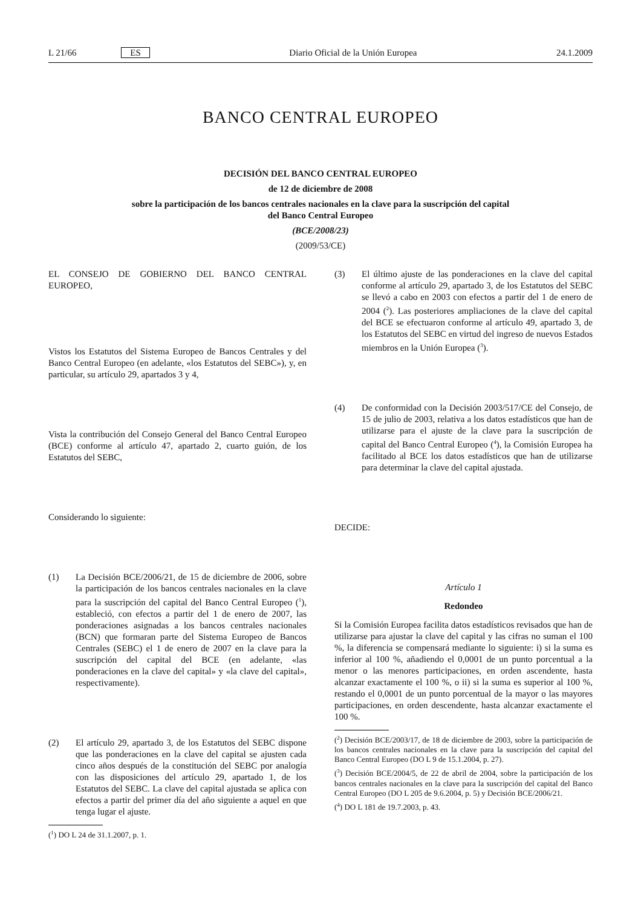L 21/66 ES Diario Oficial de la Unión Europea 24.1.2009
BANCO CENTRAL EUROPEO
DECISIÓN DEL BANCO CENTRAL EUROPEO
de 12 de diciembre de 2008
sobre la participación de los bancos centrales nacionales en la clave para la suscripción del capital
del Banco Central Europeo
(BCE/2008/23)
(2009/53/CE)
EL CONSEJO DE GOBIERNO DEL BANCO CENTRAL EUROPEO,
Vistos los Estatutos del Sistema Europeo de Bancos Centrales y del Banco Central Europeo (en adelante, «los Estatutos del SEBC»), y, en particular, su artículo 29, apartados 3 y 4,
Vista la contribución del Consejo General del Banco Central Europeo (BCE) conforme al artículo 47, apartado 2, cuarto guión, de los Estatutos del SEBC,
Considerando lo siguiente:
(1) La Decisión BCE/2006/21, de 15 de diciembre de 2006, sobre la participación de los bancos centrales nacionales en la clave para la suscripción del capital del Banco Central Europeo (<sup>1</sup>), estableció, con efectos a partir del 1 de enero de 2007, las ponderaciones asignadas a los bancos centrales nacionales (BCN) que formaran parte del Sistema Europeo de Bancos Centrales (SEBC) el 1 de enero de 2007 en la clave para la suscripción del capital del BCE (en adelante, «las ponderaciones en la clave del capital» y «la clave del capital», respectivamente).
(2) El artículo 29, apartado 3, de los Estatutos del SEBC dispone que las ponderaciones en la clave del capital se ajusten cada cinco años después de la constitución del SEBC por analogía con las disposiciones del artículo 29, apartado 1, de los Estatutos del SEBC. La clave del capital ajustada se aplica con efectos a partir del primer día del año siguiente a aquel en que tenga lugar el ajuste.
(<sup>1</sup>) DO L 24 de 31.1.2007, p. 1.
(3) El último ajuste de las ponderaciones en la clave del capital conforme al artículo 29, apartado 3, de los Estatutos del SEBC se llevó a cabo en 2003 con efectos a partir del 1 de enero de 2004 (<sup>2</sup>). Las posteriores ampliaciones de la clave del capital del BCE se efectuaron conforme al artículo 49, apartado 3, de los Estatutos del SEBC en virtud del ingreso de nuevos Estados miembros en la Unión Europea (<sup>3</sup>).
(4) De conformidad con la Decisión 2003/517/CE del Consejo, de 15 de julio de 2003, relativa a los datos estadísticos que han de utilizarse para el ajuste de la clave para la suscripción de capital del Banco Central Europeo (<sup>4</sup>), la Comisión Europea ha facilitado al BCE los datos estadísticos que han de utilizarse para determinar la clave del capital ajustada.
DECIDE:
Artículo 1
Redondeo
Si la Comisión Europea facilita datos estadísticos revisados que han de utilizarse para ajustar la clave del capital y las cifras no suman el 100 %, la diferencia se compensará mediante lo siguiente: i) si la suma es inferior al 100 %, añadiendo el 0,0001 de un punto porcentual a la menor o las menores participaciones, en orden ascendente, hasta alcanzar exactamente el 100 %, o ii) si la suma es superior al 100 %, restando el 0,0001 de un punto porcentual de la mayor o las mayores participaciones, en orden descendente, hasta alcanzar exactamente el 100 %.
(<sup>2</sup>) Decisión BCE/2003/17, de 18 de diciembre de 2003, sobre la participación de los bancos centrales nacionales en la clave para la suscripción del capital del Banco Central Europeo (DO L 9 de 15.1.2004, p. 27).
(<sup>3</sup>) Decisión BCE/2004/5, de 22 de abril de 2004, sobre la participación de los bancos centrales nacionales en la clave para la suscripción del capital del Banco Central Europeo (DO L 205 de 9.6.2004, p. 5) y Decisión BCE/2006/21.
(<sup>4</sup>) DO L 181 de 19.7.2003, p. 43.